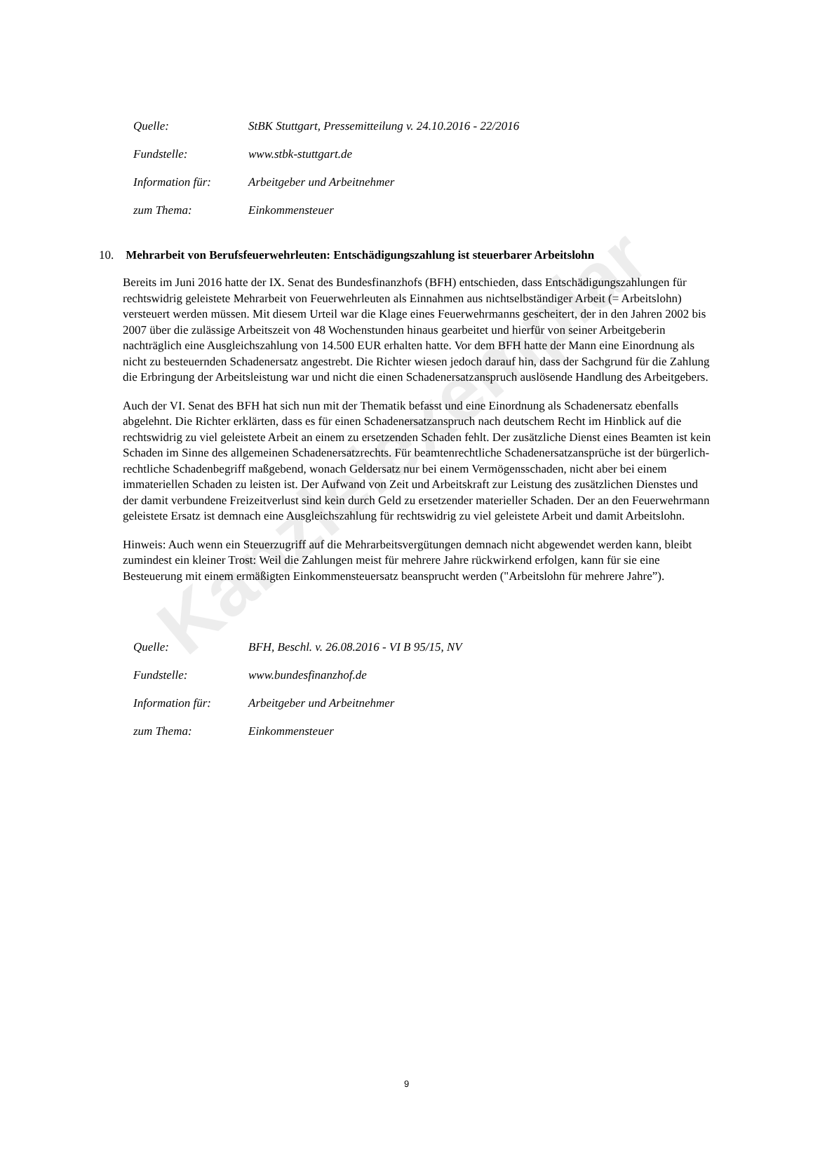Kanzleiexemplar
Quelle: StBK Stuttgart, Pressemitteilung v. 24.10.2016 - 22/2016
Fundstelle: www.stbk-stuttgart.de
Information für: Arbeitgeber und Arbeitnehmer
zum Thema: Einkommensteuer
10. Mehrarbeit von Berufsfeuerwehrleuten: Entschädigungszahlung ist steuerbarer Arbeitslohn
Bereits im Juni 2016 hatte der IX. Senat des Bundesfinanzhofs (BFH) entschieden, dass Entschädigungszahlungen für rechtswidrig geleistete Mehrarbeit von Feuerwehrleuten als Einnahmen aus nichtselbständiger Arbeit (= Arbeitslohn) versteuert werden müssen. Mit diesem Urteil war die Klage eines Feuerwehrmanns gescheitert, der in den Jahren 2002 bis 2007 über die zulässige Arbeitszeit von 48 Wochenstunden hinaus gearbeitet und hierfür von seiner Arbeitgeberin nachträglich eine Ausgleichszahlung von 14.500 EUR erhalten hatte. Vor dem BFH hatte der Mann eine Einordnung als nicht zu besteuernden Schadenersatz angestrebt. Die Richter wiesen jedoch darauf hin, dass der Sachgrund für die Zahlung die Erbringung der Arbeitsleistung war und nicht die einen Schadenersatzanspruch auslösende Handlung des Arbeitgebers.
Auch der VI. Senat des BFH hat sich nun mit der Thematik befasst und eine Einordnung als Schadenersatz ebenfalls abgelehnt. Die Richter erklärten, dass es für einen Schadenersatzanspruch nach deutschem Recht im Hinblick auf die rechtswidrig zu viel geleistete Arbeit an einem zu ersetzenden Schaden fehlt. Der zusätzliche Dienst eines Beamten ist kein Schaden im Sinne des allgemeinen Schadenersatzrechts. Für beamtenrechtliche Schadenersatzansprüche ist der bürgerlich-rechtliche Schadenbegriff maßgebend, wonach Geldersatz nur bei einem Vermögensschaden, nicht aber bei einem immateriellen Schaden zu leisten ist. Der Aufwand von Zeit und Arbeitskraft zur Leistung des zusätzlichen Dienstes und der damit verbundene Freizeitverlust sind kein durch Geld zu ersetzender materieller Schaden. Der an den Feuerwehrmann geleistete Ersatz ist demnach eine Ausgleichszahlung für rechtswidrig zu viel geleistete Arbeit und damit Arbeitslohn.
Hinweis: Auch wenn ein Steuerzugriff auf die Mehrarbeitsvergütungen demnach nicht abgewendet werden kann, bleibt zumindest ein kleiner Trost: Weil die Zahlungen meist für mehrere Jahre rückwirkend erfolgen, kann für sie eine Besteuerung mit einem ermäßigten Einkommensteuersatz beansprucht werden ("Arbeitslohn für mehrere Jahre”).
Quelle: BFH, Beschl. v. 26.08.2016 - VI B 95/15, NV
Fundstelle: www.bundesfinanzhof.de
Information für: Arbeitgeber und Arbeitnehmer
zum Thema: Einkommensteuer
9